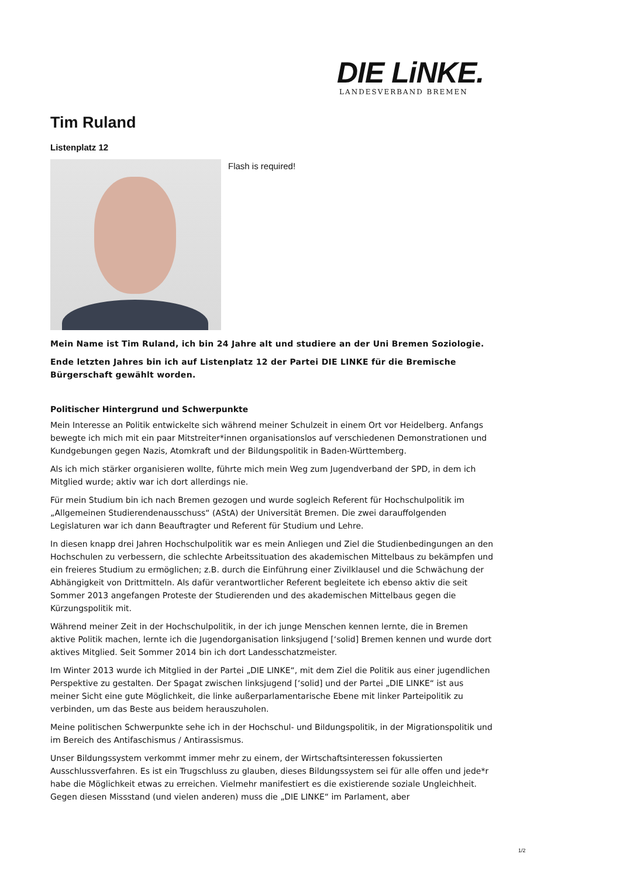DIE LiNKE.
LANDESVERBAND BREMEN
Tim Ruland
Listenplatz 12
Flash is required!
Mein Name ist Tim Ruland, ich bin 24 Jahre alt und studiere an der Uni Bremen Soziologie.
Ende letzten Jahres bin ich auf Listenplatz 12 der Partei DIE LINKE für die Bremische Bürgerschaft gewählt worden.
Politischer Hintergrund und Schwerpunkte
Mein Interesse an Politik entwickelte sich während meiner Schulzeit in einem Ort vor Heidelberg. Anfangs bewegte ich mich mit ein paar Mitstreiter*innen organisationslos auf verschiedenen Demonstrationen und Kundgebungen gegen Nazis, Atomkraft und der Bildungspolitik in Baden-Württemberg.
Als ich mich stärker organisieren wollte, führte mich mein Weg zum Jugendverband der SPD, in dem ich Mitglied wurde; aktiv war ich dort allerdings nie.
Für mein Studium bin ich nach Bremen gezogen und wurde sogleich Referent für Hochschulpolitik im „Allgemeinen Studierendenausschuss“ (AStA) der Universität Bremen. Die zwei darauffolgenden Legislaturen war ich dann Beauftragter und Referent für Studium und Lehre.
In diesen knapp drei Jahren Hochschulpolitik war es mein Anliegen und Ziel die Studienbedingungen an den Hochschulen zu verbessern, die schlechte Arbeitssituation des akademischen Mittelbaus zu bekämpfen und ein freieres Studium zu ermöglichen; z.B. durch die Einführung einer Zivilklausel und die Schwächung der Abhängigkeit von Drittmitteln. Als dafür verantwortlicher Referent begleitete ich ebenso aktiv die seit Sommer 2013 angefangen Proteste der Studierenden und des akademischen Mittelbaus gegen die Kürzungspolitik mit.
Während meiner Zeit in der Hochschulpolitik, in der ich junge Menschen kennen lernte, die in Bremen aktive Politik machen, lernte ich die Jugendorganisation linksjugend [‘solid] Bremen kennen und wurde dort aktives Mitglied. Seit Sommer 2014 bin ich dort Landesschatzmeister.
Im Winter 2013 wurde ich Mitglied in der Partei „DIE LINKE“, mit dem Ziel die Politik aus einer jugendlichen Perspektive zu gestalten. Der Spagat zwischen linksjugend [‘solid] und der Partei „DIE LINKE“ ist aus meiner Sicht eine gute Möglichkeit, die linke außerparlamentarische Ebene mit linker Parteipolitik zu verbinden, um das Beste aus beidem herauszuholen.
Meine politischen Schwerpunkte sehe ich in der Hochschul- und Bildungspolitik, in der Migrationspolitik und im Bereich des Antifaschismus / Antirassismus.
Unser Bildungssystem verkommt immer mehr zu einem, der Wirtschaftsinteressen fokussierten Ausschlussverfahren. Es ist ein Trugschluss zu glauben, dieses Bildungssystem sei für alle offen und jede*r habe die Möglichkeit etwas zu erreichen. Vielmehr manifestiert es die existierende soziale Ungleichheit. Gegen diesen Missstand (und vielen anderen) muss die „DIE LINKE“ im Parlament, aber
1/2